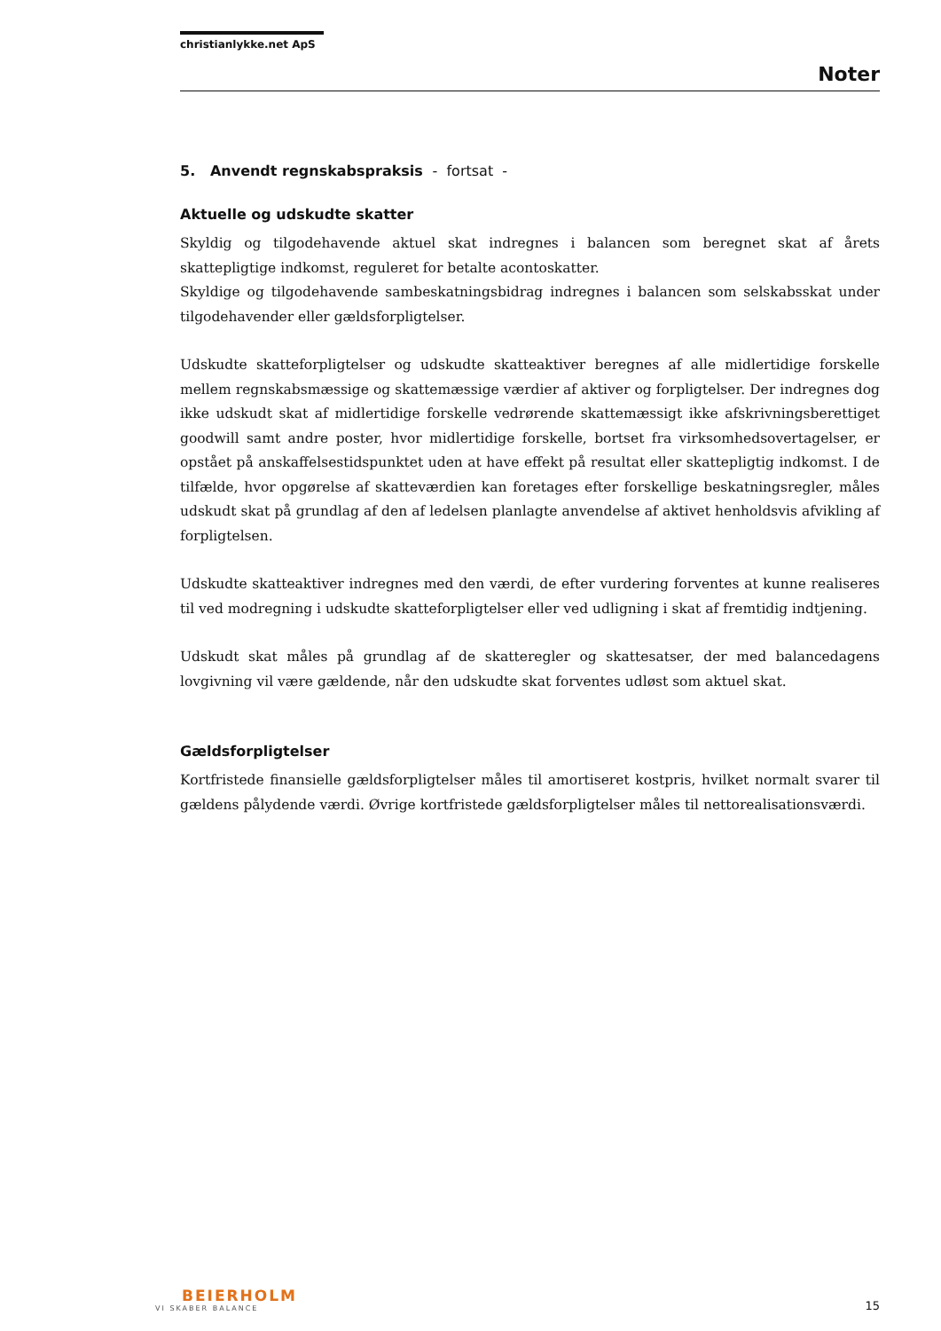christianlykke.net ApS
Noter
5. Anvendt regnskabspraksis - fortsat -
Aktuelle og udskudte skatter
Skyldig og tilgodehavende aktuel skat indregnes i balancen som beregnet skat af årets skattepligtige indkomst, reguleret for betalte acontoskatter.
Skyldige og tilgodehavende sambeskatningsbidrag indregnes i balancen som selskabsskat under tilgodehavender eller gældsforpligtelser.
Udskudte skatteforpligtelser og udskudte skatteaktiver beregnes af alle midlertidige forskelle mellem regnskabsmæssige og skattemæssige værdier af aktiver og forpligtelser. Der indregnes dog ikke udskudt skat af midlertidige forskelle vedrørende skattemæssigt ikke afskrivningsberettiget goodwill samt andre poster, hvor midlertidige forskelle, bortset fra virksomhedsovertagelser, er opstået på anskaffelsestidspunktet uden at have effekt på resultat eller skattepligtig indkomst. I de tilfælde, hvor opgørelse af skatteværdien kan foretages efter forskellige beskatningsregler, måles udskudt skat på grundlag af den af ledelsen planlagte anvendelse af aktivet henholdsvis afvikling af forpligtelsen.
Udskudte skatteaktiver indregnes med den værdi, de efter vurdering forventes at kunne realiseres til ved modregning i udskudte skatteforpligtelser eller ved udligning i skat af fremtidig indtjening.
Udskudt skat måles på grundlag af de skatteregler og skattesatser, der med balancedagens lovgivning vil være gældende, når den udskudte skat forventes udløst som aktuel skat.
Gældsforpligtelser
Kortfristede finansielle gældsforpligtelser måles til amortiseret kostpris, hvilket normalt svarer til gældens pålydende værdi. Øvrige kortfristede gældsforpligtelser måles til nettorealisationsværdi.
BEIERHOLM
VI SKABER BALANCE
15